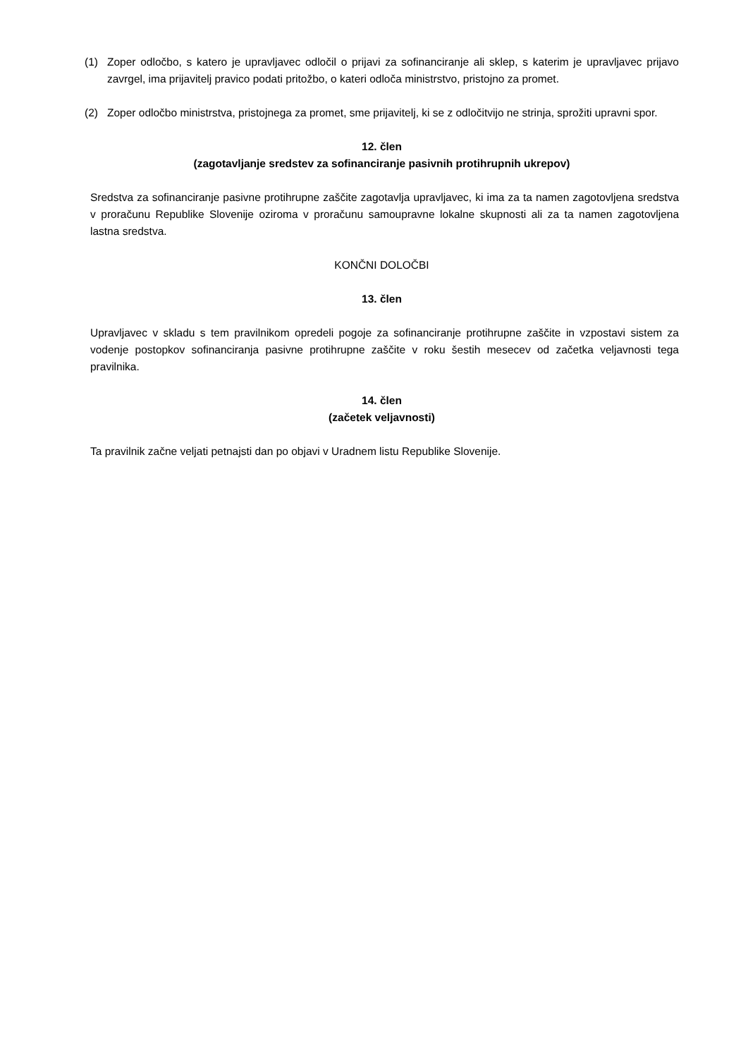(1) Zoper odločbo, s katero je upravljavec odločil o prijavi za sofinanciranje ali sklep, s katerim je upravljavec prijavo zavrgel, ima prijavitelj pravico podati pritožbo, o kateri odloča ministrstvo, pristojno za promet.
(2) Zoper odločbo ministrstva, pristojnega za promet, sme prijavitelj, ki se z odločitvijo ne strinja, sprožiti upravni spor.
12. člen
(zagotavljanje sredstev za sofinanciranje pasivnih protihrupnih ukrepov)
Sredstva za sofinanciranje pasivne protihrupne zaščite zagotavlja upravljavec, ki ima za ta namen zagotovljena sredstva v proračunu Republike Slovenije oziroma v proračunu samoupravne lokalne skupnosti ali za ta namen zagotovljena lastna sredstva.
KONČNI DOLOČBI
13. člen
Upravljavec v skladu s tem pravilnikom opredeli pogoje za sofinanciranje protihrupne zaščite in vzpostavi sistem za vodenje postopkov sofinanciranja pasivne protihrupne zaščite v roku šestih mesecev od začetka veljavnosti tega pravilnika.
14. člen
(začetek veljavnosti)
Ta pravilnik začne veljati petnajsti dan po objavi v Uradnem listu Republike Slovenije.